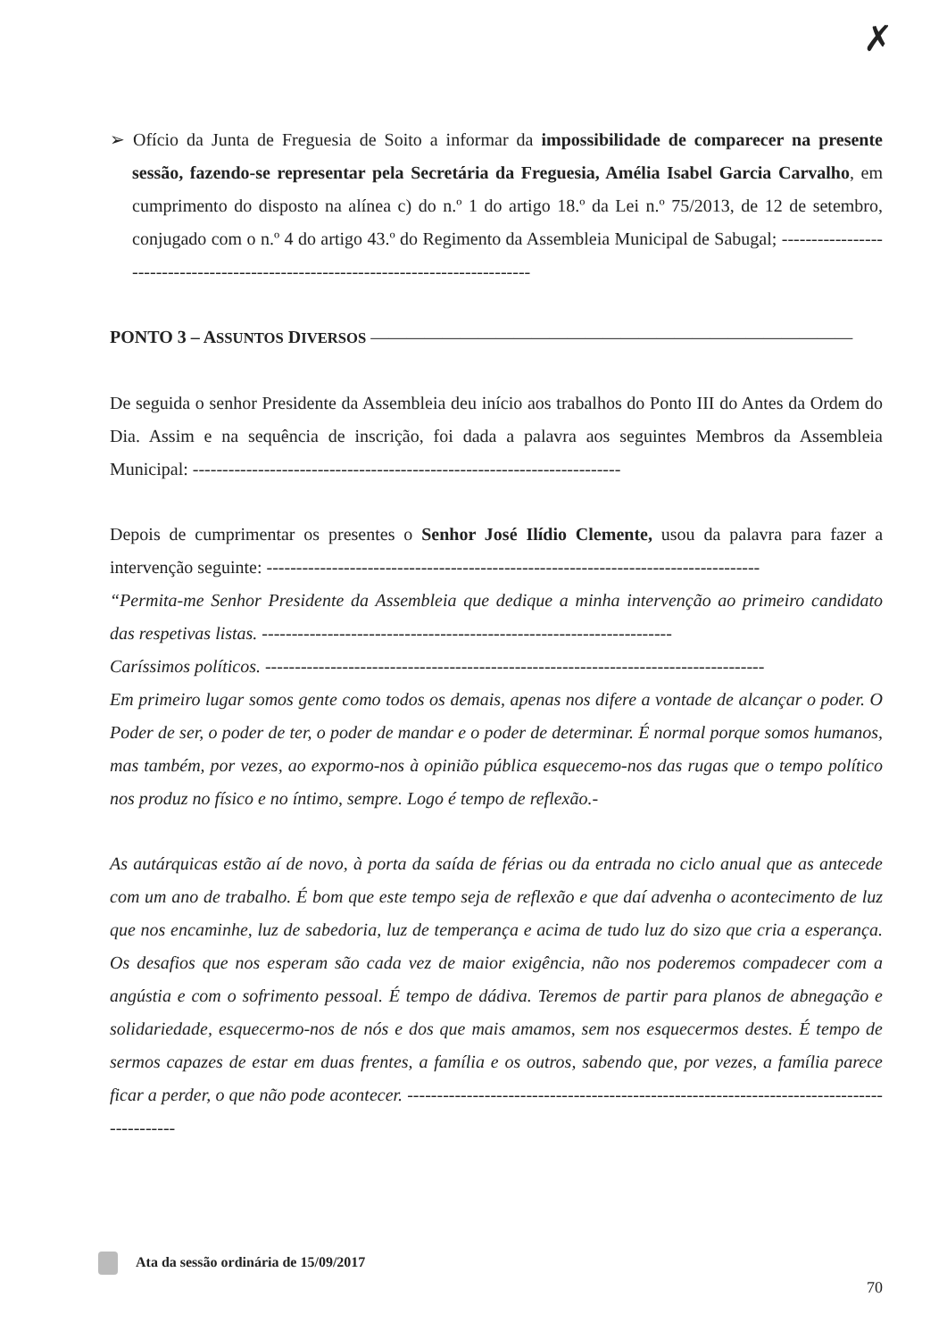✗
➢ Ofício da Junta de Freguesia de Soito a informar da impossibilidade de comparecer na presente sessão, fazendo-se representar pela Secretária da Freguesia, Amélia Isabel Garcia Carvalho, em cumprimento do disposto na alínea c) do n.º 1 do artigo 18.º da Lei n.º 75/2013, de 12 de setembro, conjugado com o n.º 4 do artigo 43.º do Regimento da Assembleia Municipal de Sabugal; ------------------------------------------------------------------------------------
PONTO 3 – ASSUNTOS DIVERSOS ———————————————————————————
De seguida o senhor Presidente da Assembleia deu início aos trabalhos do Ponto III do Antes da Ordem do Dia. Assim e na sequência de inscrição, foi dada a palavra aos seguintes Membros da Assembleia Municipal: ------------------------------------------------------------------------
Depois de cumprimentar os presentes o Senhor José Ilídio Clemente, usou da palavra para fazer a intervenção seguinte: -----------------------------------------------------------------------------------
“Permita-me Senhor Presidente da Assembleia que dedique a minha intervenção ao primeiro candidato das respetivas listas. ---------------------------------------------------------------------
Caríssimos políticos. ------------------------------------------------------------------------------------
Em primeiro lugar somos gente como todos os demais, apenas nos difere a vontade de alcançar o poder. O Poder de ser, o poder de ter, o poder de mandar e o poder de determinar. É normal porque somos humanos, mas também, por vezes, ao expormo-nos à opinião pública esquecemo-nos das rugas que o tempo político nos produz no físico e no íntimo, sempre. Logo é tempo de reflexão.-
As autárquicas estão aí de novo, à porta da saída de férias ou da entrada no ciclo anual que as antecede com um ano de trabalho. É bom que este tempo seja de reflexão e que daí advenha o acontecimento de luz que nos encaminhe, luz de sabedoria, luz de temperança e acima de tudo luz do sizo que cria a esperança. Os desafios que nos esperam são cada vez de maior exigência, não nos poderemos compadecer com a angústia e com o sofrimento pessoal. É tempo de dádiva. Teremos de partir para planos de abnegação e solidariedade, esquecermo-nos de nós e dos que mais amamos, sem nos esquecermos destes. É tempo de sermos capazes de estar em duas frentes, a família e os outros, sabendo que, por vezes, a família parece ficar a perder, o que não pode acontecer. -------------------------------------------------------------------------------------------
Ata da sessão ordinária de 15/09/2017
70